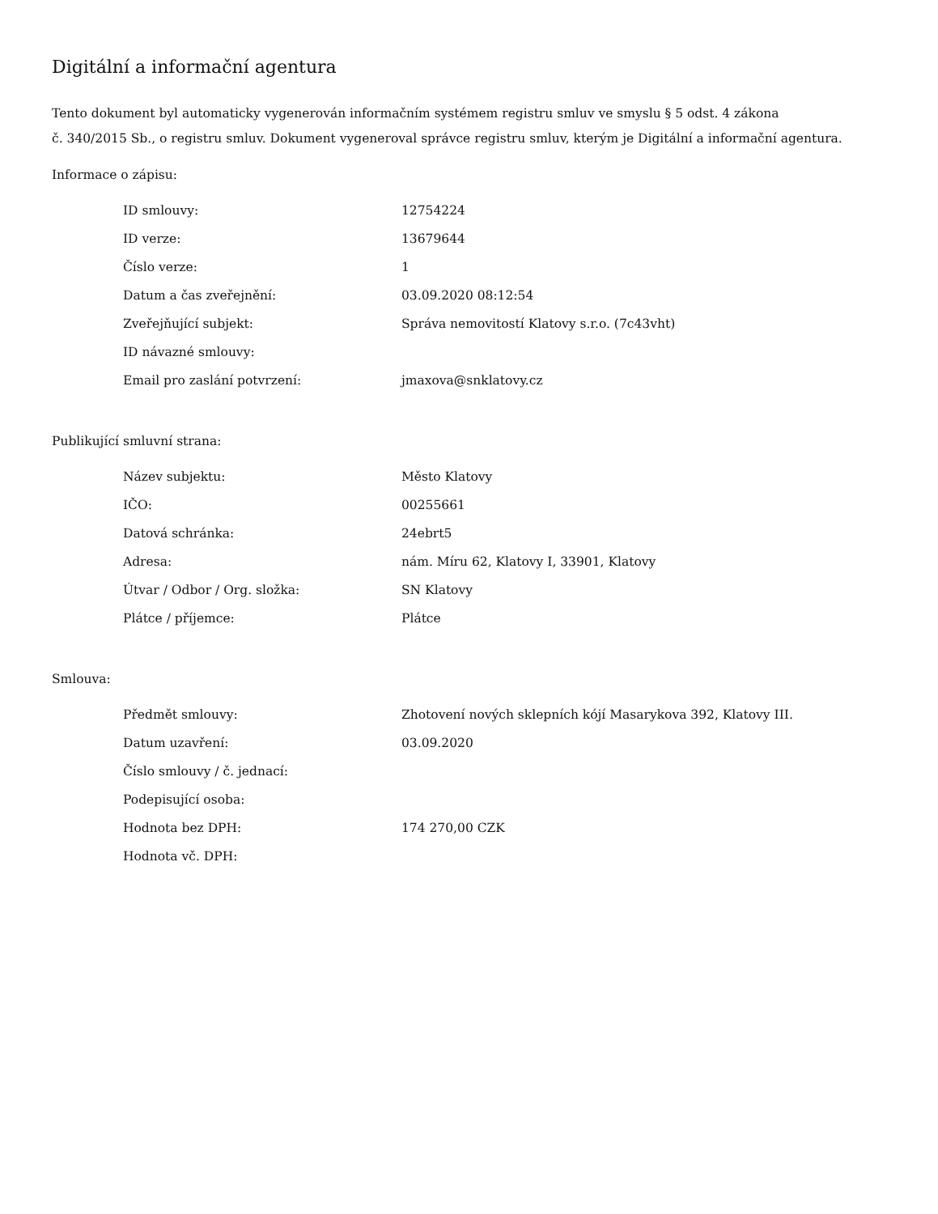Digitální a informační agentura
Tento dokument byl automaticky vygenerován informačním systémem registru smluv ve smyslu § 5 odst. 4 zákona
č. 340/2015 Sb., o registru smluv. Dokument vygeneroval správce registru smluv, kterým je Digitální a informační agentura.
Informace o zápisu:
| ID smlouvy: | 12754224 |
| ID verze: | 13679644 |
| Číslo verze: | 1 |
| Datum a čas zveřejnění: | 03.09.2020 08:12:54 |
| Zveřejňující subjekt: | Správa nemovitostí Klatovy s.r.o. (7c43vht) |
| ID návazné smlouvy: | |
| Email pro zaslání potvrzení: | jmaxova@snklatovy.cz |
Publikující smluvní strana:
| Název subjektu: | Město Klatovy |
| IČO: | 00255661 |
| Datová schránka: | 24ebrt5 |
| Adresa: | nám. Míru 62, Klatovy I, 33901, Klatovy |
| Útvar / Odbor / Org. složka: | SN Klatovy |
| Plátce / příjemce: | Plátce |
Smlouva:
| Předmět smlouvy: | Zhotovení nových sklepních kójí Masarykova 392, Klatovy III. |
| Datum uzavření: | 03.09.2020 |
| Číslo smlouvy / č. jednací: | |
| Podepisující osoba: | |
| Hodnota bez DPH: | 174 270,00 CZK |
| Hodnota vč. DPH: | |